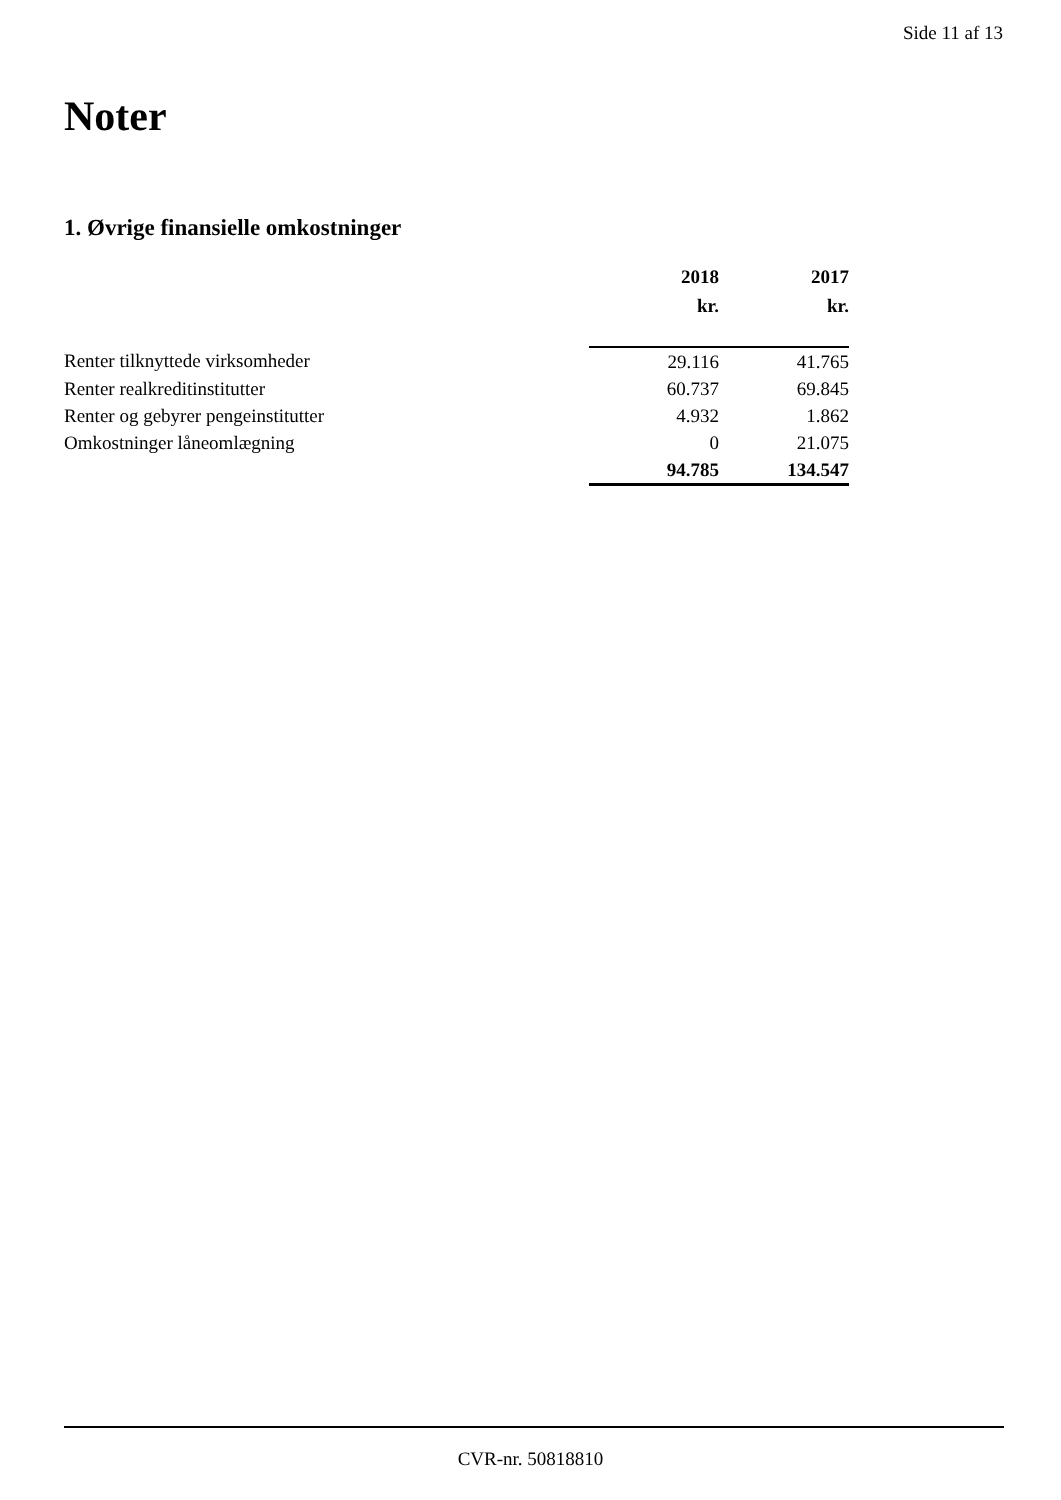Side 11 af 13
Noter
1. Øvrige finansielle omkostninger
| | 2018 | 2017 |
| | kr. | kr. |
| Renter tilknyttede virksomheder | 29.116 | 41.765 |
| Renter realkreditinstitutter | 60.737 | 69.845 |
| Renter og gebyrer pengeinstitutter | 4.932 | 1.862 |
| Omkostninger låneomlægning | 0 | 21.075 |
| | 94.785 | 134.547 |
CVR-nr. 50818810